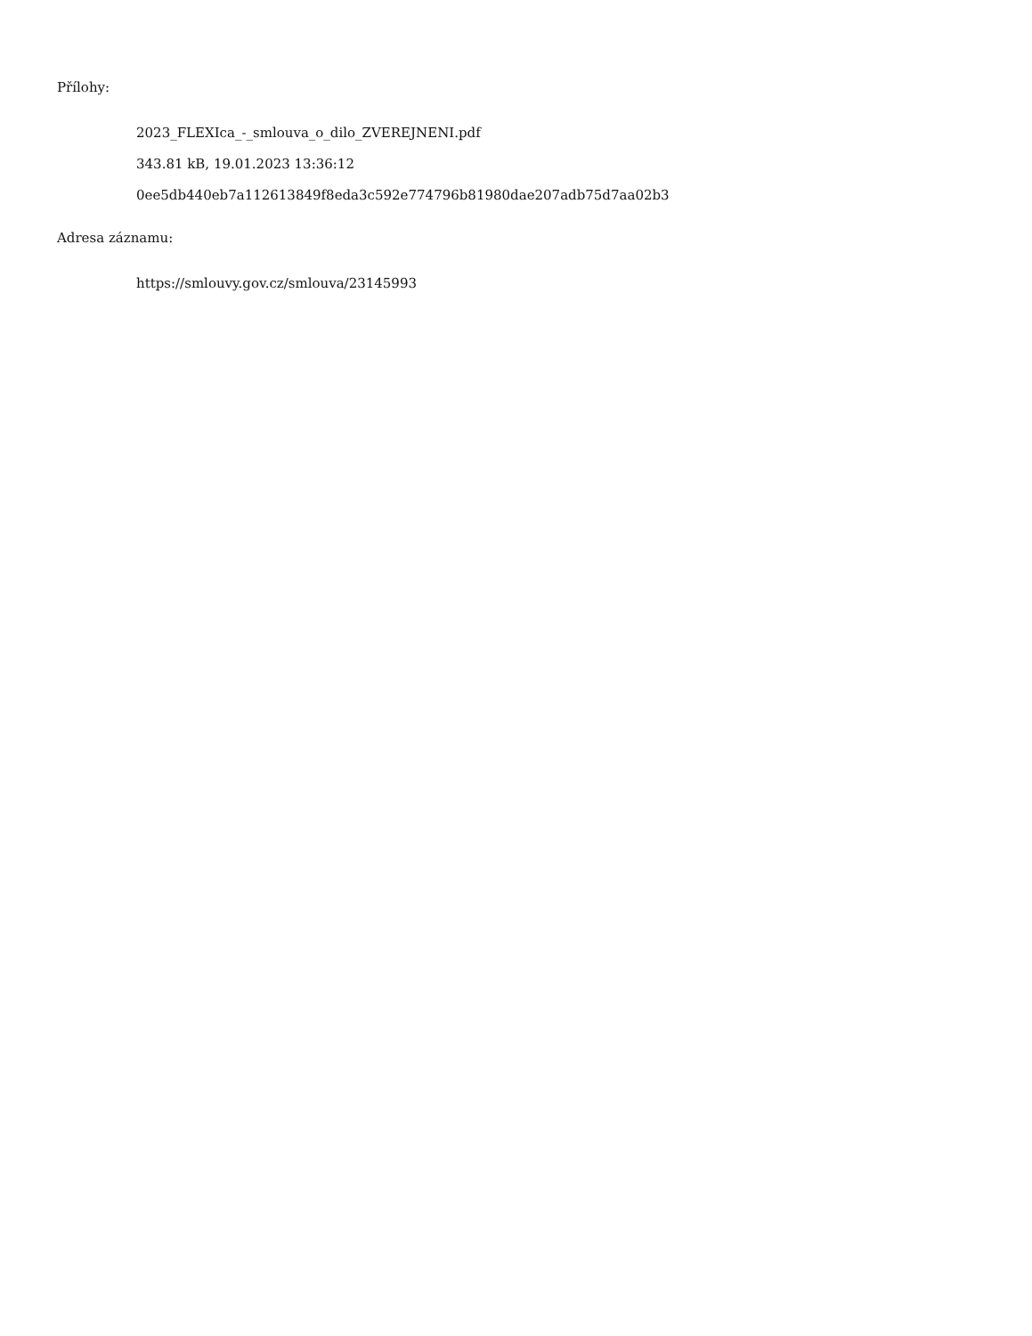Přílohy:
2023_FLEXIca_-_smlouva_o_dilo_ZVEREJNENI.pdf
343.81 kB, 19.01.2023 13:36:12
0ee5db440eb7a112613849f8eda3c592e774796b81980dae207adb75d7aa02b3
Adresa záznamu:
https://smlouvy.gov.cz/smlouva/23145993